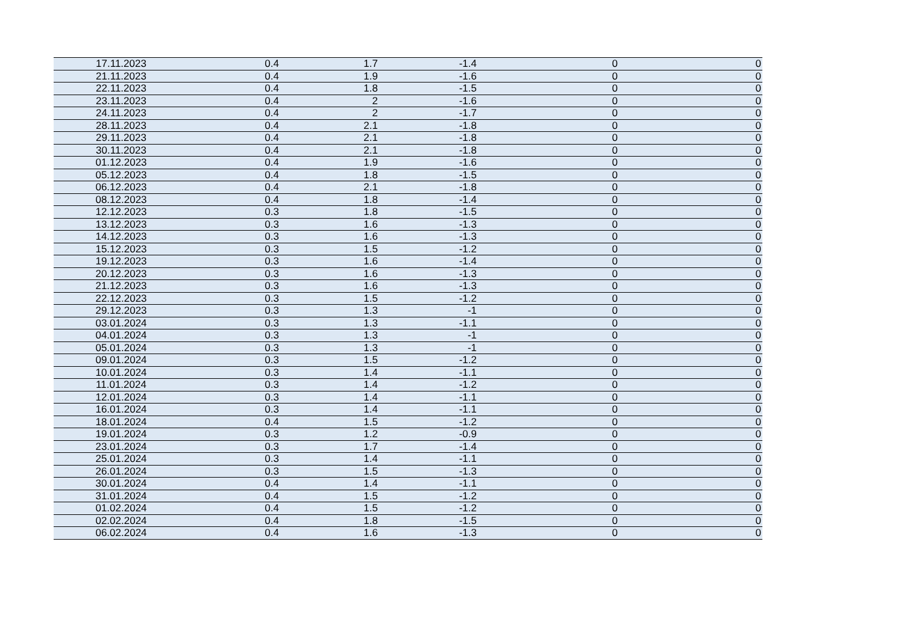| 17.11.2023 | 0.4 | 1.7 | -1.4 | 0 | 0 |
| 21.11.2023 | 0.4 | 1.9 | -1.6 | 0 | 0 |
| 22.11.2023 | 0.4 | 1.8 | -1.5 | 0 | 0 |
| 23.11.2023 | 0.4 | 2 | -1.6 | 0 | 0 |
| 24.11.2023 | 0.4 | 2 | -1.7 | 0 | 0 |
| 28.11.2023 | 0.4 | 2.1 | -1.8 | 0 | 0 |
| 29.11.2023 | 0.4 | 2.1 | -1.8 | 0 | 0 |
| 30.11.2023 | 0.4 | 2.1 | -1.8 | 0 | 0 |
| 01.12.2023 | 0.4 | 1.9 | -1.6 | 0 | 0 |
| 05.12.2023 | 0.4 | 1.8 | -1.5 | 0 | 0 |
| 06.12.2023 | 0.4 | 2.1 | -1.8 | 0 | 0 |
| 08.12.2023 | 0.4 | 1.8 | -1.4 | 0 | 0 |
| 12.12.2023 | 0.3 | 1.8 | -1.5 | 0 | 0 |
| 13.12.2023 | 0.3 | 1.6 | -1.3 | 0 | 0 |
| 14.12.2023 | 0.3 | 1.6 | -1.3 | 0 | 0 |
| 15.12.2023 | 0.3 | 1.5 | -1.2 | 0 | 0 |
| 19.12.2023 | 0.3 | 1.6 | -1.4 | 0 | 0 |
| 20.12.2023 | 0.3 | 1.6 | -1.3 | 0 | 0 |
| 21.12.2023 | 0.3 | 1.6 | -1.3 | 0 | 0 |
| 22.12.2023 | 0.3 | 1.5 | -1.2 | 0 | 0 |
| 29.12.2023 | 0.3 | 1.3 | -1 | 0 | 0 |
| 03.01.2024 | 0.3 | 1.3 | -1.1 | 0 | 0 |
| 04.01.2024 | 0.3 | 1.3 | -1 | 0 | 0 |
| 05.01.2024 | 0.3 | 1.3 | -1 | 0 | 0 |
| 09.01.2024 | 0.3 | 1.5 | -1.2 | 0 | 0 |
| 10.01.2024 | 0.3 | 1.4 | -1.1 | 0 | 0 |
| 11.01.2024 | 0.3 | 1.4 | -1.2 | 0 | 0 |
| 12.01.2024 | 0.3 | 1.4 | -1.1 | 0 | 0 |
| 16.01.2024 | 0.3 | 1.4 | -1.1 | 0 | 0 |
| 18.01.2024 | 0.4 | 1.5 | -1.2 | 0 | 0 |
| 19.01.2024 | 0.3 | 1.2 | -0.9 | 0 | 0 |
| 23.01.2024 | 0.3 | 1.7 | -1.4 | 0 | 0 |
| 25.01.2024 | 0.3 | 1.4 | -1.1 | 0 | 0 |
| 26.01.2024 | 0.3 | 1.5 | -1.3 | 0 | 0 |
| 30.01.2024 | 0.4 | 1.4 | -1.1 | 0 | 0 |
| 31.01.2024 | 0.4 | 1.5 | -1.2 | 0 | 0 |
| 01.02.2024 | 0.4 | 1.5 | -1.2 | 0 | 0 |
| 02.02.2024 | 0.4 | 1.8 | -1.5 | 0 | 0 |
| 06.02.2024 | 0.4 | 1.6 | -1.3 | 0 | 0 |